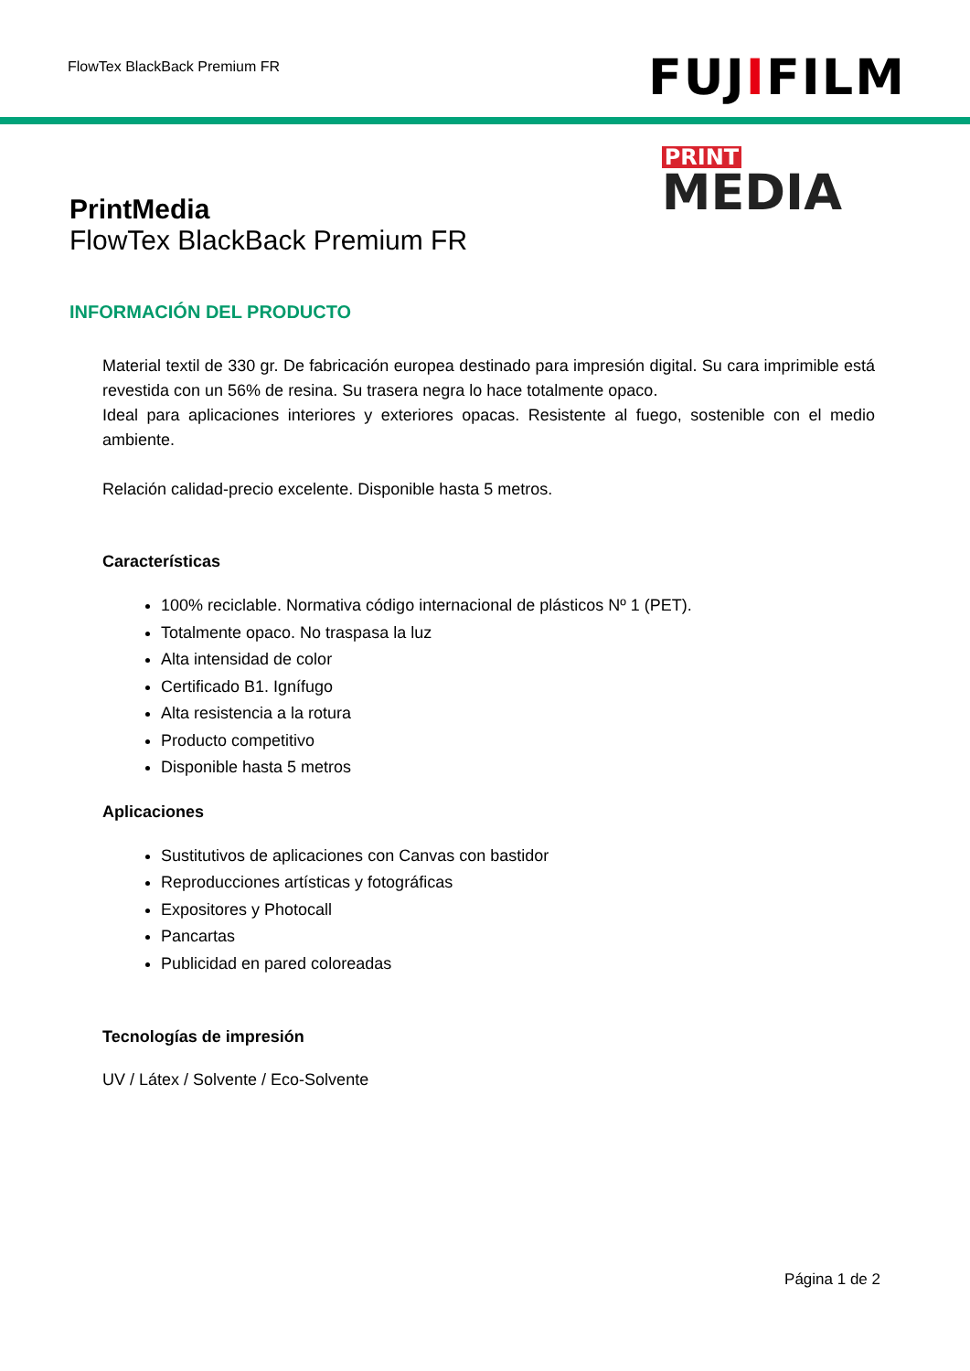FlowTex BlackBack Premium FR
FUJIFILM
PrintMedia
FlowTex BlackBack Premium FR
PRINT
MEDIA
INFORMACIÓN DEL PRODUCTO
Material textil de 330 gr. De fabricación europea destinado para impresión digital. Su cara imprimible está revestida con un 56% de resina. Su trasera negra lo hace totalmente opaco.
Ideal para aplicaciones interiores y exteriores opacas. Resistente al fuego, sostenible con el medio ambiente.
Relación calidad-precio excelente. Disponible hasta 5 metros.
Características
100% reciclable. Normativa código internacional de plásticos Nº 1 (PET).
Totalmente opaco. No traspasa la luz
Alta intensidad de color
Certificado B1. Ignífugo
Alta resistencia a la rotura
Producto competitivo
Disponible hasta 5 metros
Aplicaciones
Sustitutivos de aplicaciones con Canvas con bastidor
Reproducciones artísticas y fotográficas
Expositores y Photocall
Pancartas
Publicidad en pared coloreadas
Tecnologías de impresión
UV / Látex / Solvente / Eco-Solvente
Página 1 de 2